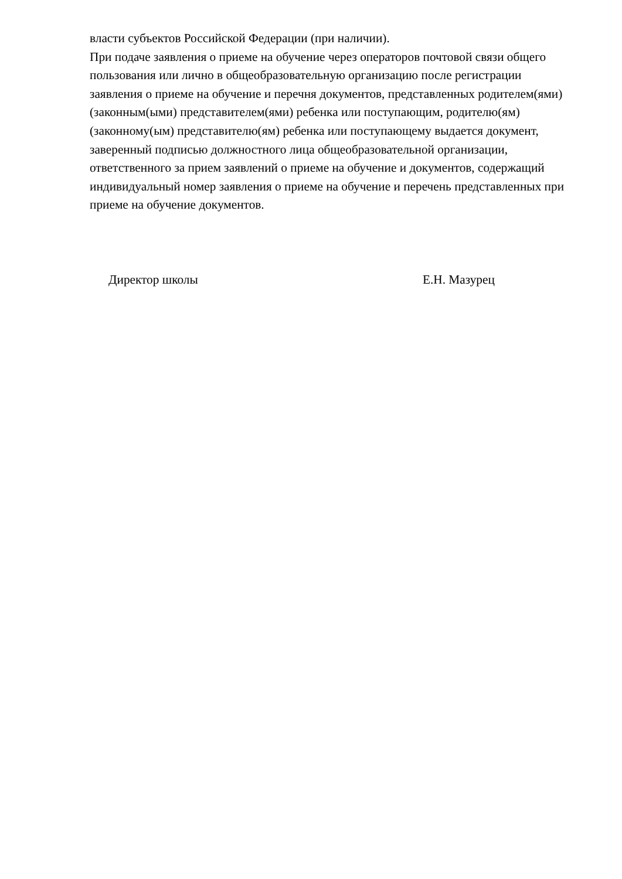власти субъектов Российской Федерации (при наличии).
При подаче заявления о приеме на обучение через операторов почтовой связи общего пользования или лично в общеобразовательную организацию после регистрации заявления о приеме на обучение и перечня документов, представленных родителем(ями) (законным(ыми) представителем(ями) ребенка или поступающим, родителю(ям) (законному(ым) представителю(ям) ребенка или поступающему выдается документ, заверенный подписью должностного лица общеобразовательной организации, ответственного за прием заявлений о приеме на обучение и документов, содержащий индивидуальный номер заявления о приеме на обучение и перечень представленных при приеме на обучение документов.
Директор школы Е.Н. Мазурец